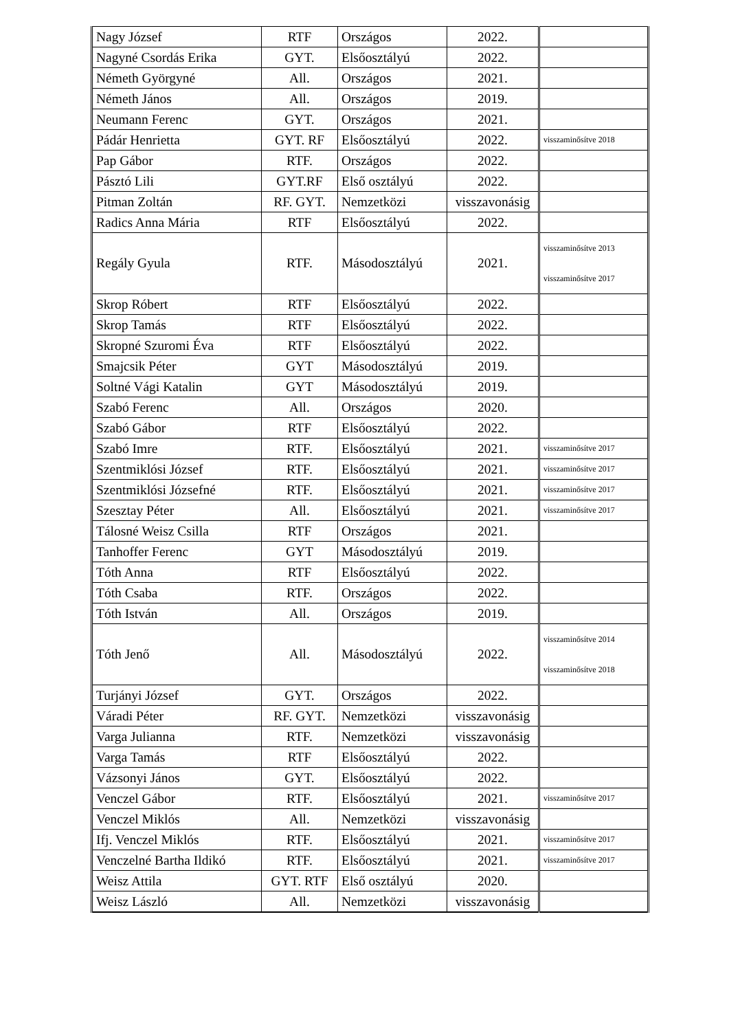| Nagy József | RTF | Országos | 2022. | |
| Nagyné Csordás Erika | GYT. | Elsőosztályú | 2022. | |
| Németh Györgyné | All. | Országos | 2021. | |
| Németh János | All. | Országos | 2019. | |
| Neumann Ferenc | GYT. | Országos | 2021. | |
| Pádár Henrietta | GYT. RF | Elsőosztályú | 2022. | visszaminősítve 2018 |
| Pap Gábor | RTF. | Országos | 2022. | |
| Pásztó Lili | GYT.RF | Első osztályú | 2022. | |
| Pitman Zoltán | RF. GYT. | Nemzetközi | visszavonásig | |
| Radics Anna Mária | RTF | Elsőosztályú | 2022. | |
| Regály Gyula | RTF. | Másodosztályú | 2021. | visszaminősítve 2013 visszaminősítve 2017 |
| Skrop Róbert | RTF | Elsőosztályú | 2022. | |
| Skrop Tamás | RTF | Elsőosztályú | 2022. | |
| Skropné Szuromi Éva | RTF | Elsőosztályú | 2022. | |
| Smajcsik Péter | GYT | Másodosztályú | 2019. | |
| Soltné Vági Katalin | GYT | Másodosztályú | 2019. | |
| Szabó Ferenc | All. | Országos | 2020. | |
| Szabó Gábor | RTF | Elsőosztályú | 2022. | |
| Szabó Imre | RTF. | Elsőosztályú | 2021. | visszaminősítve 2017 |
| Szentmiklósi József | RTF. | Elsőosztályú | 2021. | visszaminősítve 2017 |
| Szentmiklósi Józsefné | RTF. | Elsőosztályú | 2021. | visszaminősítve 2017 |
| Szesztay Péter | All. | Elsőosztályú | 2021. | visszaminősítve 2017 |
| Tálosné Weisz Csilla | RTF | Országos | 2021. | |
| Tanhoffer Ferenc | GYT | Másodosztályú | 2019. | |
| Tóth Anna | RTF | Elsőosztályú | 2022. | |
| Tóth Csaba | RTF. | Országos | 2022. | |
| Tóth István | All. | Országos | 2019. | |
| Tóth Jenő | All. | Másodosztályú | 2022. | visszaminősítve 2014 visszaminősítve 2018 |
| Turjányi József | GYT. | Országos | 2022. | |
| Váradi Péter | RF. GYT. | Nemzetközi | visszavonásig | |
| Varga Julianna | RTF. | Nemzetközi | visszavonásig | |
| Varga Tamás | RTF | Elsőosztályú | 2022. | |
| Vázsonyi János | GYT. | Elsőosztályú | 2022. | |
| Venczel Gábor | RTF. | Elsőosztályú | 2021. | visszaminősítve 2017 |
| Venczel Miklós | All. | Nemzetközi | visszavonásig | |
| Ifj. Venczel Miklós | RTF. | Elsőosztályú | 2021. | visszaminősítve 2017 |
| Venczelné Bartha Ildikó | RTF. | Elsőosztályú | 2021. | visszaminősítve 2017 |
| Weisz Attila | GYT. RTF | Első osztályú | 2020. | |
| Weisz László | All. | Nemzetközi | visszavonásig | |